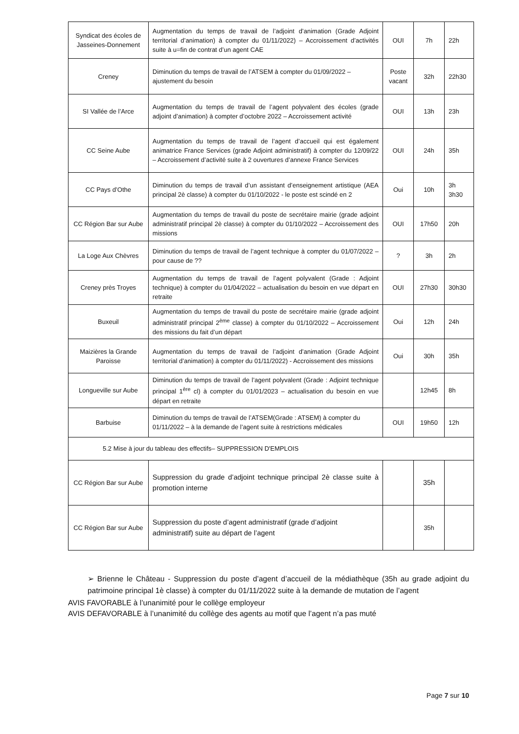| Syndicat des écoles de Jasseines-Donnement | Augmentation du temps de travail de l’adjoint d’animation (Grade Adjoint territorial d’animation) à compter du 01/11/2022) – Accroissement d’activités suite à u=fin de contrat d’un agent CAE | OUI | 7h | 22h |
| Creney | Diminution du temps de travail de l’ATSEM à compter du 01/09/2022 – ajustement du besoin | Poste vacant | 32h | 22h30 |
| SI Vallée de l’Arce | Augmentation du temps de travail de l’agent polyvalent des écoles (grade adjoint d’animation) à compter d’octobre 2022 – Accroissement activité | OUI | 13h | 23h |
| CC Seine Aube | Augmentation du temps de travail de l’agent d’accueil qui est également animatrice France Services (grade Adjoint administratif) à compter du 12/09/22 – Accroissement d’activité suite à 2 ouvertures d’annexe France Services | OUI | 24h | 35h |
| CC Pays d’Othe | Diminution du temps de travail d’un assistant d’enseignement artistique (AEA principal 2è classe) à compter du 01/10/2022 - le poste est scindé en 2 | Oui | 10h | 3h 3h30 |
| CC Région Bar sur Aube | Augmentation du temps de travail du poste de secrétaire mairie (grade adjoint administratif principal 2è classe) à compter du 01/10/2022 – Accroissement des missions | OUI | 17h50 | 20h |
| La Loge Aux Chèvres | Diminution du temps de travail de l’agent technique à compter du 01/07/2022 – pour cause de ?? | ? | 3h | 2h |
| Creney près Troyes | Augmentation du temps de travail de l’agent polyvalent (Grade : Adjoint technique) à compter du 01/04/2022 – actualisation du besoin en vue départ en retraite | OUI | 27h30 | 30h30 |
| Buxeuil | Augmentation du temps de travail du poste de secrétaire mairie (grade adjoint administratif principal 2<sup>ème</sup> classe) à compter du 01/10/2022 – Accroissement des missions du fait d’un départ | Oui | 12h | 24h |
| Maizières la Grande Paroisse | Augmentation du temps de travail de l’adjoint d’animation (Grade Adjoint territorial d’animation) à compter du 01/11/2022) - Accroissement des missions | Oui | 30h | 35h |
| Longueville sur Aube | Diminution du temps de travail de l’agent polyvalent (Grade : Adjoint technique principal 1<sup>ère</sup> cl) à compter du 01/01/2023 – actualisation du besoin en vue départ en retraite | | 12h45 | 8h |
| Barbuise | Diminution du temps de travail de l’ATSEM(Grade : ATSEM) à compter du 01/11/2022 – à la demande de l’agent suite à restrictions médicales | OUI | 19h50 | 12h |
| 5.2 Mise à jour du tableau des effectifs– SUPPRESSION D'EMPLOIS | | | | |
| CC Région Bar sur Aube | Suppression du grade d’adjoint technique principal 2è classe suite à promotion interne | | 35h | |
| CC Région Bar sur Aube | Suppression du poste d’agent administratif (grade d’adjoint administratif) suite au départ de l’agent | | 35h | |
➢ Brienne le Château - Suppression du poste d’agent d’accueil de la médiathèque (35h au grade adjoint du patrimoine principal 1è classe) à compter du 01/11/2022 suite à la demande de mutation de l’agent
AVIS FAVORABLE à l’unanimité pour le collège employeur
AVIS DEFAVORABLE à l’unanimité du collège des agents au motif que l’agent n’a pas muté
Page 7 sur 10